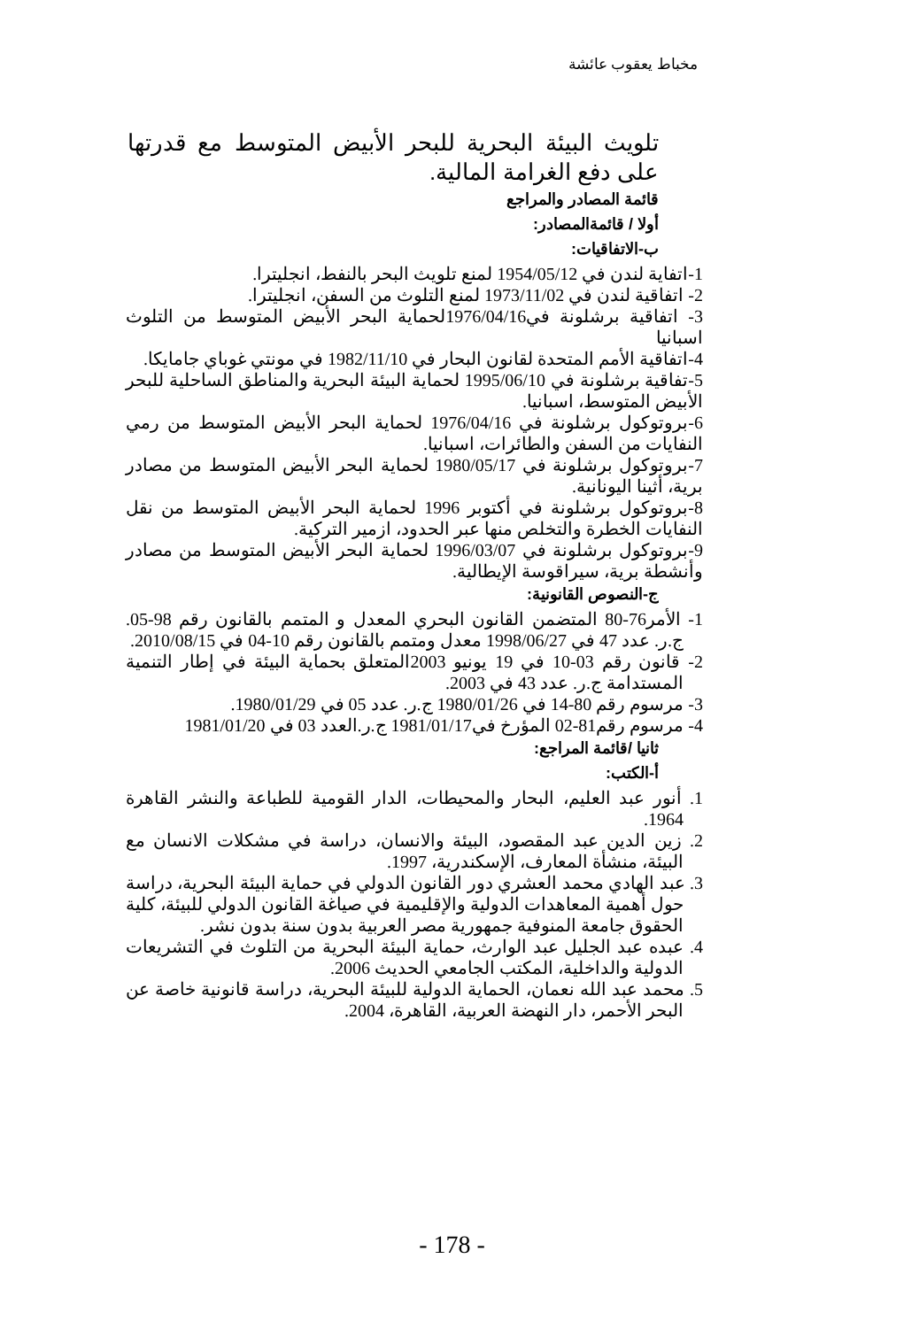مخباط يعقوب عائشة
تلويث البيئة البحرية للبحر الأبيض المتوسط مع قدرتها على دفع الغرامة المالية.
قائمة المصادر والمراجع
أولا / قائمةالمصادر:
ب-الاتفاقيات:
1-اتفاية لندن في 1954/05/12 لمنع تلويث البحر بالنفط، انجليترا.
2- اتفاقية لندن في 1973/11/02 لمنع التلوث من السفن، انجليترا.
3- اتفاقية برشلونة في1976/04/16لحماية البحر الأبيض المتوسط من التلوث اسبانيا
4-اتفاقية الأمم المتحدة لقانون البحار في 1982/11/10 في مونتي غوباي جامايكا.
5-تفاقية برشلونة في 1995/06/10 لحماية البيئة البحرية والمناطق الساحلية للبحر الأبيض المتوسط، اسبانيا.
6-بروتوكول برشلونة في 1976/04/16 لحماية البحر الأبيض المتوسط من رمي النفايات من السفن والطائرات، اسبانيا.
7-بروتوكول برشلونة في 1980/05/17 لحماية البحر الأبيض المتوسط من مصادر برية، أثينا اليونانية.
8-بروتوكول برشلونة في أكتوبر 1996 لحماية البحر الأبيض المتوسط من نقل النفايات الخطرة والتخلص منها عبر الحدود، ازمير التركية.
9-بروتوكول برشلونة في 1996/03/07 لحماية البحر الأبيض المتوسط من مصادر وأنشطة برية، سيراقوسة الإيطالية.
ج-النصوص القانونية:
1- الأمر76-80 المتضمن القانون البحري المعدل و المتمم بالقانون رقم 98-05. ج.ر. عدد 47 في 1998/06/27 معدل ومتمم بالقانون رقم 10-04 في 2010/08/15.
2- قانون رقم 03-10 في 19 يونيو 2003المتعلق بحماية البيئة في إطار التنمية المستدامة ج.ر. عدد 43 في 2003.
3- مرسوم رقم 80-14 في 1980/01/26 ج.ر. عدد 05 في 1980/01/29.
4- مرسوم رقم81-02 المؤرخ في1981/01/17 ج.ر.العدد 03 في 1981/01/20
ثانيا /قائمة المراجع:
أ-الكتب:
1. أنور عبد العليم، البحار والمحيطات، الدار القومية للطباعة والنشر القاهرة 1964.
2. زين الدين عبد المقصود، البيئة والانسان، دراسة في مشكلات الانسان مع البيئة، منشأة المعارف، الإسكندرية، 1997.
3. عبد الهادي محمد العشري دور القانون الدولي في حماية البيئة البحرية، دراسة حول أهمية المعاهدات الدولية والإقليمية في صياغة القانون الدولي للبيئة، كلية الحقوق جامعة المنوفية جمهورية مصر العربية بدون سنة بدون نشر.
4. عبده عبد الجليل عبد الوارث، حماية البيئة البحرية من التلوث في التشريعات الدولية والداخلية، المكتب الجامعي الحديث 2006.
5. محمد عبد الله نعمان، الحماية الدولية للبيئة البحرية، دراسة قانونية خاصة عن البحر الأحمر، دار النهضة العربية، القاهرة، 2004.
- 178 -